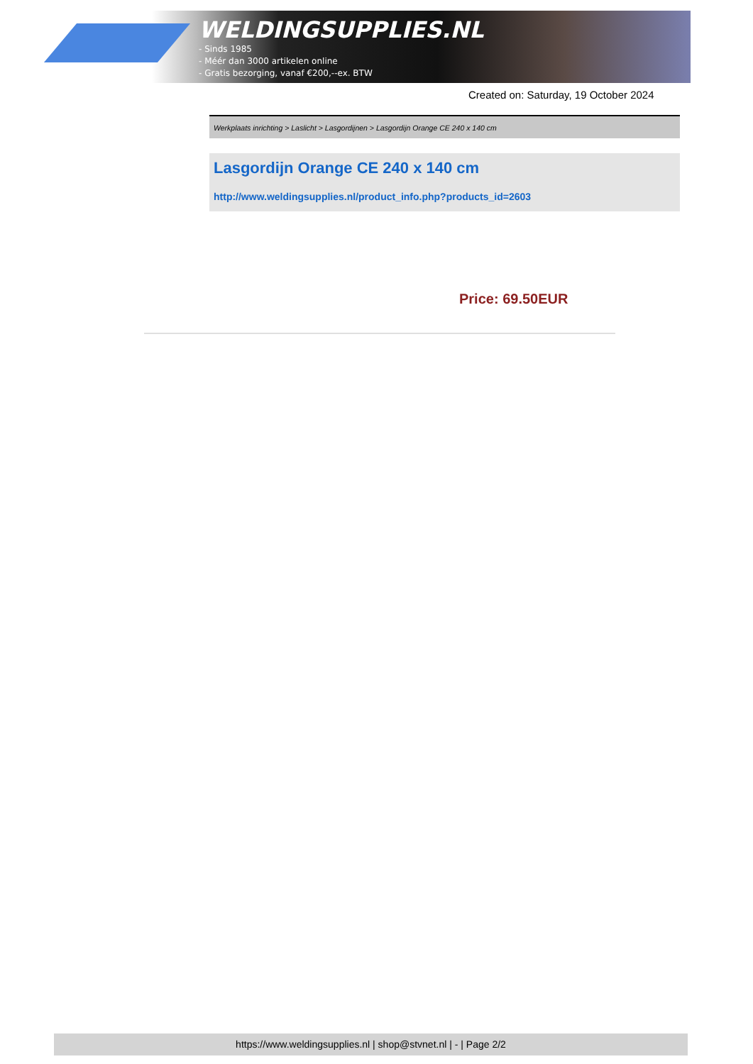WELDINGSUPPLIES.NL
- Sinds 1985
- Méér dan 3000 artikelen online
- Gratis bezorging, vanaf €200,--ex. BTW
Created on: Saturday, 19 October 2024
Werkplaats inrichting > Laslicht > Lasgordijnen > Lasgordijn Orange CE 240 x 140 cm
Lasgordijn Orange CE 240 x 140 cm
http://www.weldingsupplies.nl/product_info.php?products_id=2603
Price: 69.50EUR
https://www.weldingsupplies.nl | shop@stvnet.nl | - | Page 2/2